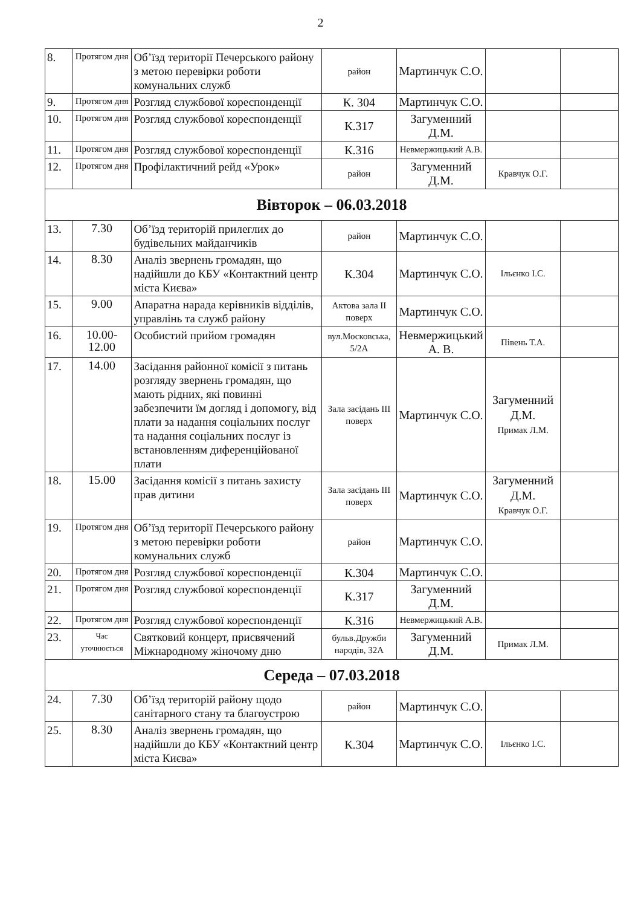2
| 8. | Протягом дня | Об’їзд території Печерського району з метою перевірки роботи комунальних служб | район | Мартинчук С.О. | | |
| 9. | Протягом дня | Розгляд службової кореспонденції | К. 304 | Мартинчук С.О. | | |
| 10. | Протягом дня | Розгляд службової кореспонденції | К.317 | Загуменний Д.М. | | |
| 11. | Протягом дня | Розгляд службової кореспонденції | К.316 | Невмержицький А.В. | | |
| 12. | Протягом дня | Профілактичний рейд «Урок» | район | Загуменний Д.М. | Кравчук О.Г. | |
| Вівторок – 06.03.2018 | | | | | | |
| 13. | 7.30 | Об’їзд територій прилеглих до будівельних майданчиків | район | Мартинчук С.О. | | |
| 14. | 8.30 | Аналіз звернень громадян, що надійшли до КБУ «Контактний центр міста Києва» | К.304 | Мартинчук С.О. | Ільєнко І.С. | |
| 15. | 9.00 | Апаратна нарада керівників відділів, управлінь та служб району | Актова зала II поверх | Мартинчук С.О. | | |
| 16. | 10.00-12.00 | Особистий прийом громадян | вул.Московська, 5/2А | Невмержицький А. В. | Півень Т.А. | |
| 17. | 14.00 | Засідання районної комісії з питань розгляду звернень громадян, що мають рідних, які повинні забезпечити їм догляд і допомогу, від плати за надання соціальних послуг та надання соціальних послуг із встановленням диференційованої плати | Зала засідань III поверх | Мартинчук С.О. | Загуменний Д.М. Примак Л.М. | |
| 18. | 15.00 | Засідання комісії з питань захисту прав дитини | Зала засідань III поверх | Мартинчук С.О. | Загуменний Д.М. Кравчук О.Г. | |
| 19. | Протягом дня | Об’їзд території Печерського району з метою перевірки роботи комунальних служб | район | Мартинчук С.О. | | |
| 20. | Протягом дня | Розгляд службової кореспонденції | К.304 | Мартинчук С.О. | | |
| 21. | Протягом дня | Розгляд службової кореспонденції | К.317 | Загуменний Д.М. | | |
| 22. | Протягом дня | Розгляд службової кореспонденції | К.316 | Невмержицький А.В. | | |
| 23. | Час уточнюється | Святковий концерт, присвячений Міжнародному жіночому дню | бульв.Дружби народів, 32А | Загуменний Д.М. | Примак Л.М. | |
| Середа – 07.03.2018 | | | | | | |
| 24. | 7.30 | Об’їзд територій району щодо санітарного стану та благоустрою | район | Мартинчук С.О. | | |
| 25. | 8.30 | Аналіз звернень громадян, що надійшли до КБУ «Контактний центр міста Києва» | К.304 | Мартинчук С.О. | Ільєнко І.С. | |